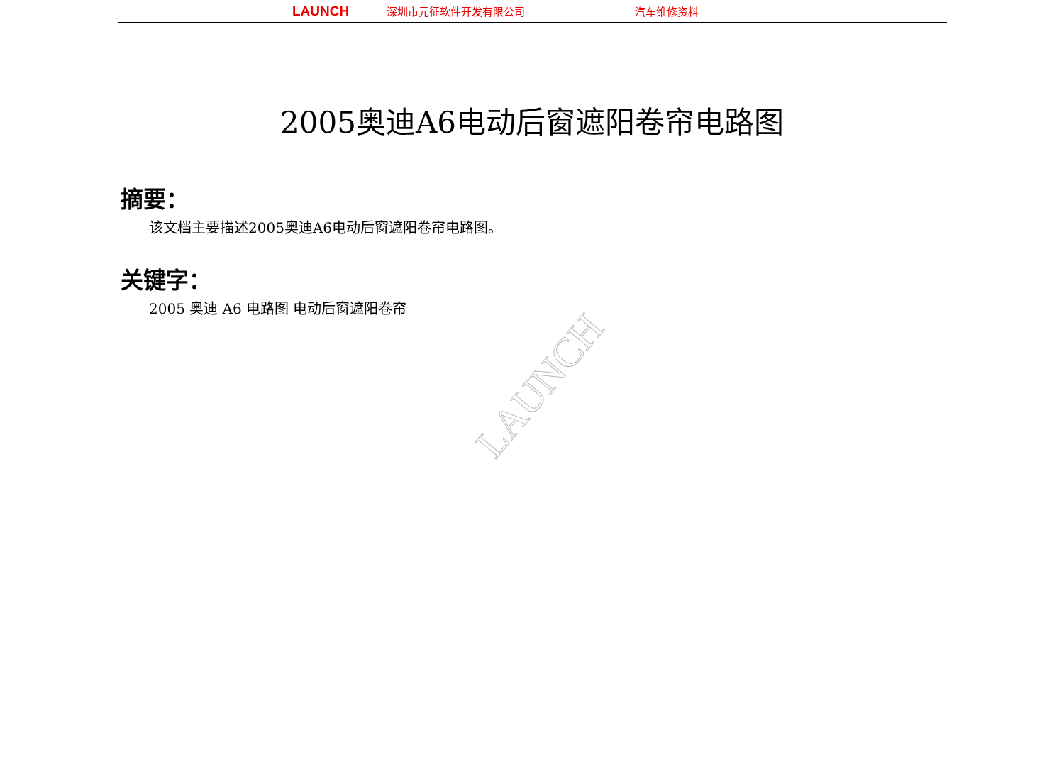LAUNCH 深圳市元征软件开发有限公司 汽车维修资料
2005奥迪A6电动后窗遮阳卷帘电路图
摘要：
该文档主要描述2005奥迪A6电动后窗遮阳卷帘电路图。
关键字：
2005 奥迪 A6 电路图 电动后窗遮阳卷帘
LAUNCH